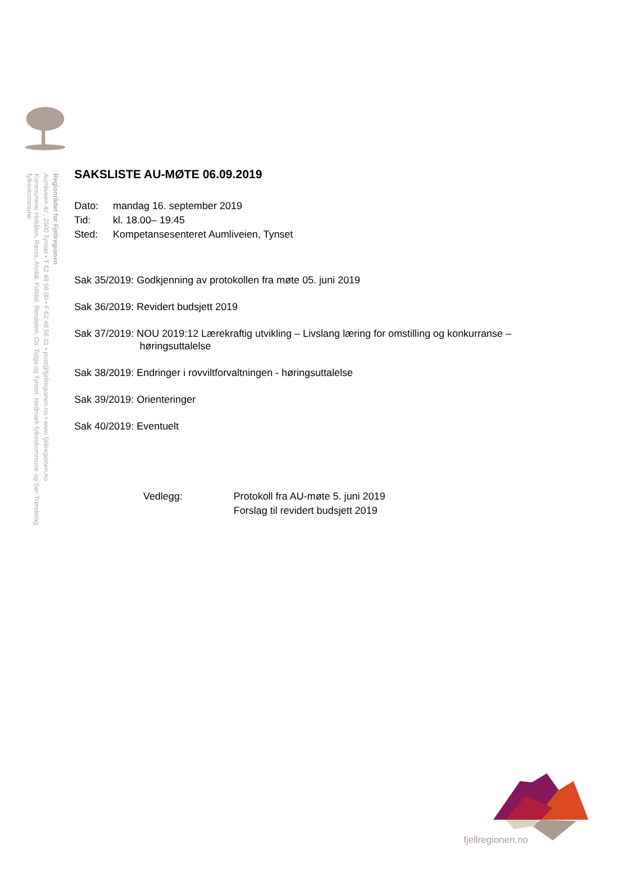Regionrådet for Fjellregionen
Aumliveen 4c , 2500 Tynset • T 62 48 56 00 • F 62 48 56 01 • post@fjellregionen.no • www.fjellregionen.no
Kommunene Holtålen, Røros, Alvdal, Folldal, Rendalen, Os, Tolga og Tynset. Hedmark fylkeskommune og Sør-Trøndelag fylkeskommune.
SAKSLISTE AU-MØTE 06.09.2019
Dato: mandag 16. september 2019
Tid: kl. 18.00– 19.45
Sted: Kompetansesenteret Aumliveien, Tynset
Sak 35/2019: Godkjenning av protokollen fra møte 05. juni 2019
Sak 36/2019: Revidert budsjett 2019
Sak 37/2019: NOU 2019:12 Lærekraftig utvikling – Livslang læring for omstilling og konkurranse –
høringsuttalelse
Sak 38/2019: Endringer i rovviltforvaltningen - høringsuttalelse
Sak 39/2019: Orienteringer
Sak 40/2019: Eventuelt
Vedlegg: Protokoll fra AU-møte 5. juni 2019
Forslag til revidert budsjett 2019
fjellregionen.no